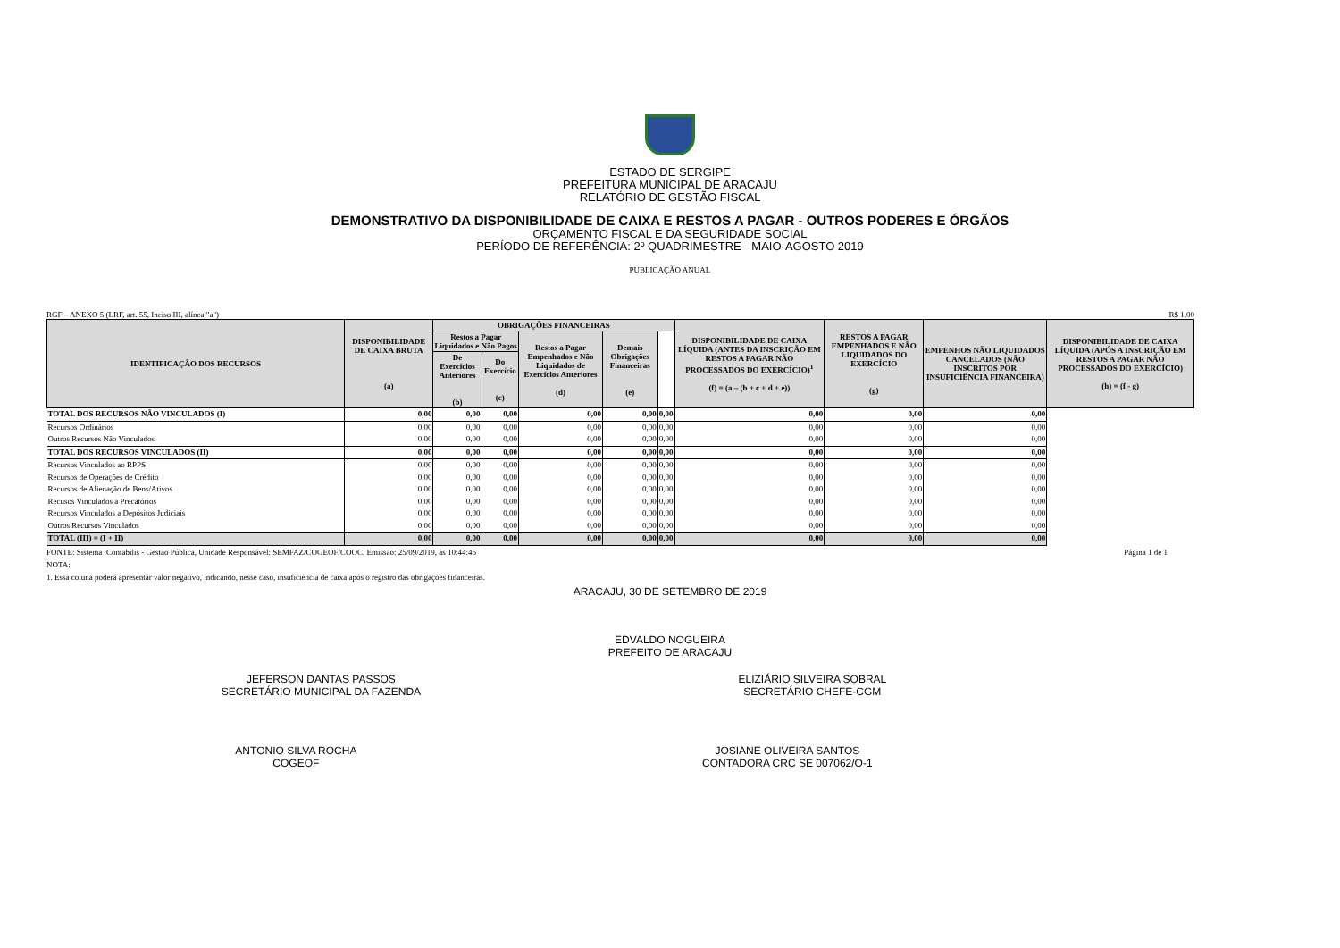ESTADO DE SERGIPE
PREFEITURA MUNICIPAL DE ARACAJU
RELATÓRIO DE GESTÃO FISCAL
DEMONSTRATIVO DA DISPONIBILIDADE DE CAIXA E RESTOS A PAGAR - OUTROS PODERES E ÓRGÃOS
ORÇAMENTO FISCAL E DA SEGURIDADE SOCIAL
PERÍODO DE REFERÊNCIA: 2º QUADRIMESTRE - MAIO-AGOSTO 2019
PUBLICAÇÃO ANUAL
RGF – ANEXO 5 (LRF, art. 55, Inciso III, alínea "a") R$ 1,00
| IDENTIFICAÇÃO DOS RECURSOS | DISPONIBILIDADE DE CAIXA BRUTA (a) | OBRIGAÇÕES FINANCEIRAS | | | | | DISPONIBILIDADE DE CAIXA LÍQUIDA (ANTES DA INSCRIÇÃO EM RESTOS A PAGAR NÃO PROCESSADOS DO EXERCÍCIO)<sup>1</sup> (f) = (a – (b + c + d + e)) | RESTOS A PAGAR EMPENHADOS E NÃO LIQUIDADOS DO EXERCÍCIO (g) | EMPENHOS NÃO LIQUIDADOS CANCELADOS (NÃO INSCRITOS POR INSUFICIÊNCIA FINANCEIRA) | DISPONIBILIDADE DE CAIXA LÍQUIDA (APÓS A INSCRIÇÃO EM RESTOS A PAGAR NÃO PROCESSADOS DO EXERCÍCIO) (h) = (f - g) |
| --- | --- | --- | --- | --- | --- | --- | --- | --- | --- | --- |
| | | Restos a Pagar Liquidados e Não Pagos | | Restos a Pagar Empenhados e Não Liquidados de Exercícios Anteriores (d) | Demais Obrigações Financeiras (e) | | | | | |
| | | De Exercícios Anteriores (b) | Do Exercício (c) | | | | | | | |
| TOTAL DOS RECURSOS NÃO VINCULADOS (I) | 0,00 | 0,00 | 0,00 | 0,00 | 0,00 | 0,00 | 0,00 | 0,00 | 0,00 | |
| Recursos Ordinários | 0,00 | 0,00 | 0,00 | 0,00 | 0,00 | 0,00 | 0,00 | 0,00 | 0,00 | |
| Outros Recursos Não Vinculados | 0,00 | 0,00 | 0,00 | 0,00 | 0,00 | 0,00 | 0,00 | 0,00 | 0,00 | |
| TOTAL DOS RECURSOS VINCULADOS (II) | 0,00 | 0,00 | 0,00 | 0,00 | 0,00 | 0,00 | 0,00 | 0,00 | 0,00 | |
| Recursos Vinculados ao RPPS | 0,00 | 0,00 | 0,00 | 0,00 | 0,00 | 0,00 | 0,00 | 0,00 | 0,00 | |
| Recursos de Operações de Crédito | 0,00 | 0,00 | 0,00 | 0,00 | 0,00 | 0,00 | 0,00 | 0,00 | 0,00 | |
| Recursos de Alienação de Bens/Ativos | 0,00 | 0,00 | 0,00 | 0,00 | 0,00 | 0,00 | 0,00 | 0,00 | 0,00 | |
| Recusos Vinculados a Precatórios | 0,00 | 0,00 | 0,00 | 0,00 | 0,00 | 0,00 | 0,00 | 0,00 | 0,00 | |
| Recursos Vinculados a Depósitos Judiciais | 0,00 | 0,00 | 0,00 | 0,00 | 0,00 | 0,00 | 0,00 | 0,00 | 0,00 | |
| Outros Recursos Vinculados | 0,00 | 0,00 | 0,00 | 0,00 | 0,00 | 0,00 | 0,00 | 0,00 | 0,00 | |
| TOTAL (III) = (I + II) | 0,00 | 0,00 | 0,00 | 0,00 | 0,00 | 0,00 | 0,00 | 0,00 | 0,00 | |
FONTE: Sistema :Contabilis - Gestão Pública, Unidade Responsável: SEMFAZ/COGEOF/COOC. Emissão: 25/09/2019, às 10:44:46 Página 1 de 1
NOTA:
1. Essa coluna poderá apresentar valor negativo, indicando, nesse caso, insuficiência de caixa após o registro das obrigações financeiras.
ARACAJU, 30 DE SETEMBRO DE 2019
EDVALDO NOGUEIRA
PREFEITO DE ARACAJU
JEFERSON DANTAS PASSOS
SECRETÁRIO MUNICIPAL DA FAZENDA
ELIZIÁRIO SILVEIRA SOBRAL
SECRETÁRIO CHEFE-CGM
ANTONIO SILVA ROCHA
COGEOF
JOSIANE OLIVEIRA SANTOS
CONTADORA CRC SE 007062/O-1